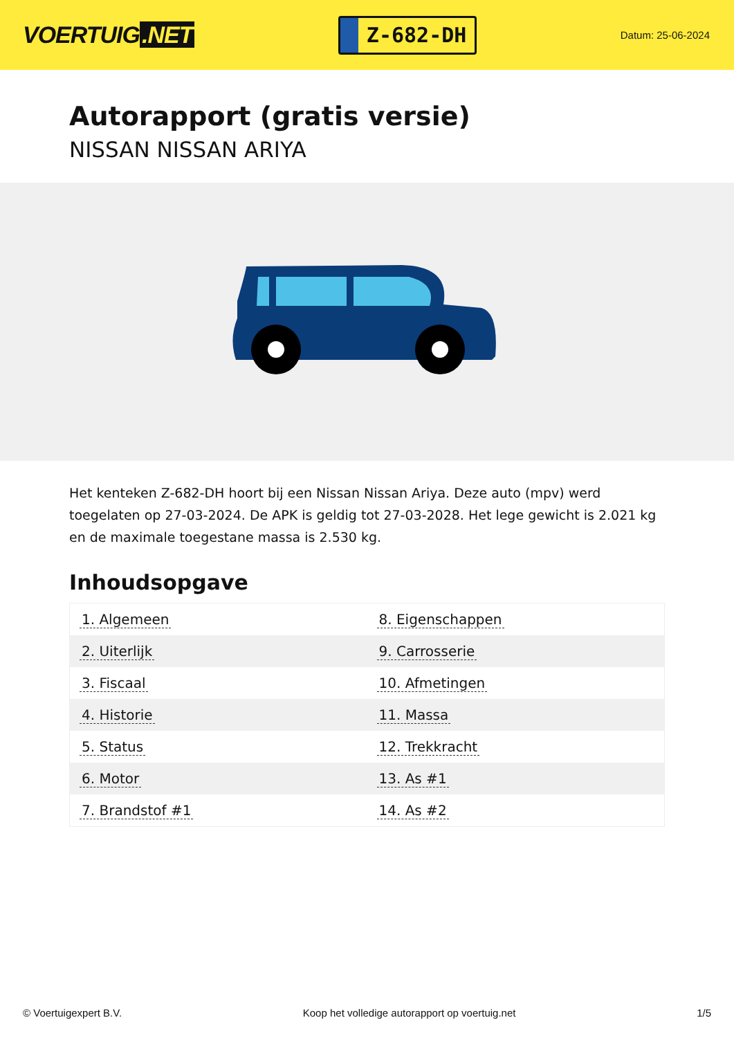VOERTUIG.NET
Z-682-DH
Datum: 25-06-2024
Autorapport (gratis versie)
NISSAN NISSAN ARIYA
Het kenteken Z-682-DH hoort bij een Nissan Nissan Ariya. Deze auto (mpv) werd toegelaten op 27-03-2024. De APK is geldig tot 27-03-2028. Het lege gewicht is 2.021 kg en de maximale toegestane massa is 2.530 kg.
Inhoudsopgave
| 1. Algemeen | 8. Eigenschappen |
| 2. Uiterlijk | 9. Carrosserie |
| 3. Fiscaal | 10. Afmetingen |
| 4. Historie | 11. Massa |
| 5. Status | 12. Trekkracht |
| 6. Motor | 13. As #1 |
| 7. Brandstof #1 | 14. As #2 |
© Voertuigexpert B.V. Koop het volledige autorapport op voertuig.net
1/5